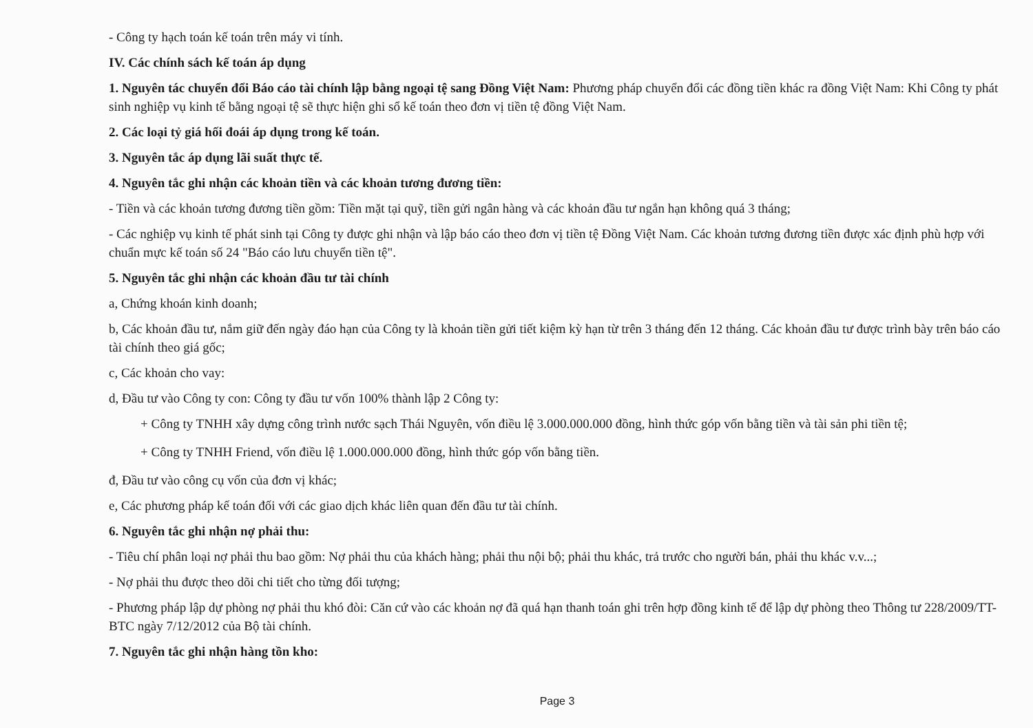- Công ty hạch toán kế toán trên máy vi tính.
IV. Các chính sách kế toán áp dụng
1. Nguyên tác chuyển đổi Báo cáo tài chính lập bằng ngoại tệ sang Đồng Việt Nam: Phương pháp chuyển đổi các đồng tiền khác ra đồng Việt Nam: Khi Công ty phát sinh nghiệp vụ kinh tế bằng ngoại tệ sẽ thực hiện ghi sổ kế toán theo đơn vị tiền tệ đồng Việt Nam.
2. Các loại tỷ giá hối đoái áp dụng trong kế toán.
3. Nguyên tắc áp dụng lãi suất thực tế.
4. Nguyên tắc ghi nhận các khoản tiền và các khoản tương đương tiền:
- Tiền và các khoản tương đương tiền gồm: Tiền mặt tại quỹ, tiền gửi ngân hàng và các khoản đầu tư ngắn hạn không quá 3 tháng;
- Các nghiệp vụ kinh tế phát sinh tại Công ty được ghi nhận và lập báo cáo theo đơn vị tiền tệ Đồng Việt Nam. Các khoản tương đương tiền được xác định phù hợp với chuẩn mực kế toán số 24 "Báo cáo lưu chuyển tiền tệ".
5. Nguyên tắc ghi nhận các khoản đầu tư tài chính
a, Chứng khoán kinh doanh;
b, Các khoản đầu tư, nắm giữ đến ngày đáo hạn của Công ty là khoản tiền gửi tiết kiệm kỳ hạn từ trên 3 tháng đến 12 tháng. Các khoản đầu tư được trình bày trên báo cáo tài chính theo giá gốc;
c, Các khoản cho vay:
d, Đầu tư vào Công ty con: Công ty đầu tư vốn 100% thành lập 2 Công ty:
+ Công ty TNHH xây dựng công trình nước sạch Thái Nguyên, vốn điều lệ 3.000.000.000 đồng, hình thức góp vốn bằng tiền và tài sản phi tiền tệ;
+ Công ty TNHH Friend, vốn điều lệ 1.000.000.000 đồng, hình thức góp vốn bằng tiền.
đ, Đầu tư vào công cụ vốn của đơn vị khác;
e, Các phương pháp kế toán đối với các giao dịch khác liên quan đến đầu tư tài chính.
6. Nguyên tắc ghi nhận nợ phải thu:
- Tiêu chí phân loại nợ phải thu bao gồm: Nợ phải thu của khách hàng; phải thu nội bộ; phải thu khác, trả trước cho người bán, phải thu khác v.v...;
- Nợ phải thu được theo dõi chi tiết cho từng đối tượng;
- Phương pháp lập dự phòng nợ phải thu khó đòi: Căn cứ vào các khoản nợ đã quá hạn thanh toán ghi trên hợp đồng kinh tế để lập dự phòng theo Thông tư 228/2009/TT-BTC ngày 7/12/2012 của Bộ tài chính.
7. Nguyên tắc ghi nhận hàng tồn kho:
Page 3